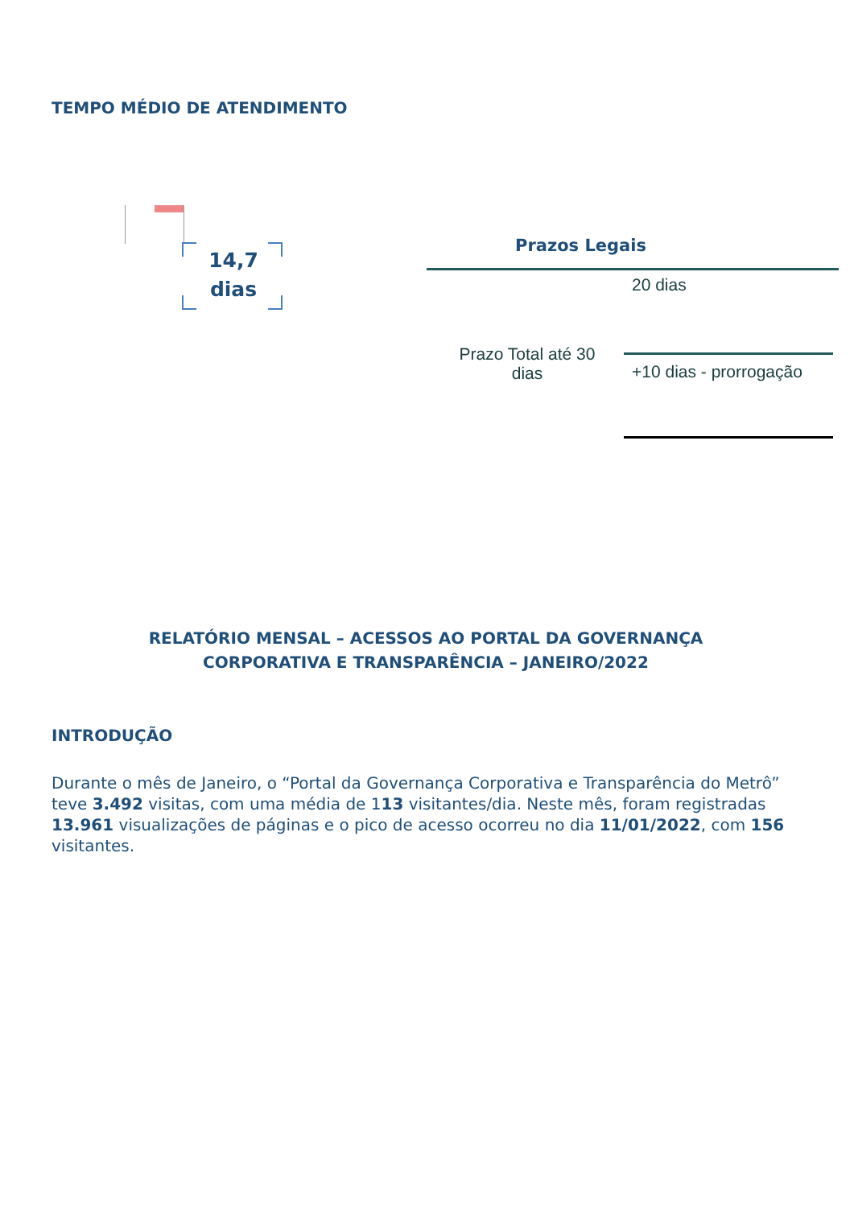TEMPO MÉDIO DE ATENDIMENTO
14,7
dias
Prazos Legais
20 dias
Prazo Total até 30 dias
+10 dias - prorrogação
RELATÓRIO MENSAL – ACESSOS AO PORTAL DA GOVERNANÇA
CORPORATIVA E TRANSPARÊNCIA – JANEIRO/2022
INTRODUÇÃO
Durante o mês de Janeiro, o “Portal da Governança Corporativa e Transparência do Metrô” teve 3.492 visitas, com uma média de 113 visitantes/dia. Neste mês, foram registradas 13.961 visualizações de páginas e o pico de acesso ocorreu no dia 11/01/2022, com 156 visitantes.